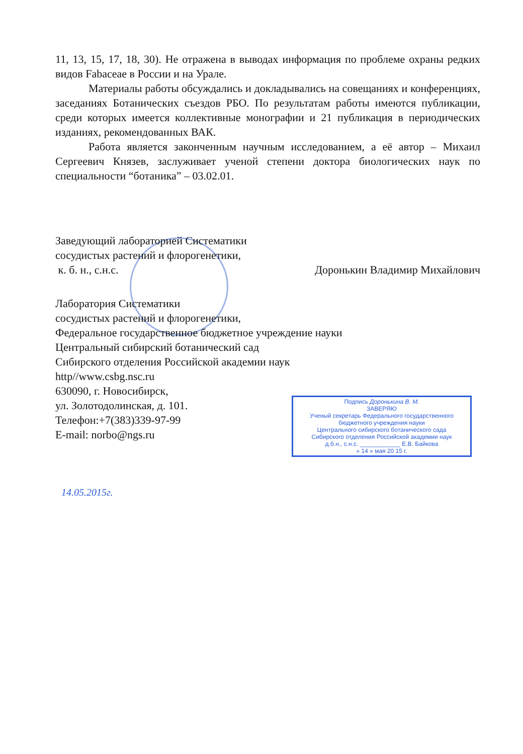11, 13, 15, 17, 18, 30). Не отражена в выводах информация по проблеме охраны редких видов Fabaceae в России и на Урале.
Материалы работы обсуждались и докладывались на совещаниях и конференциях, заседаниях Ботанических съездов РБО. По результатам работы имеются публикации, среди которых имеется коллективные монографии и 21 публикация в периодических изданиях, рекомендованных ВАК.
Работа является законченным научным исследованием, а её автор – Михаил Сергеевич Князев, заслуживает ученой степени доктора биологических наук по специальности “ботаника” – 03.02.01.
Заведующий лабораторией Систематики
сосудистых растений и флорогенетики,
к. б. н., с.н.с. Доронькин Владимир Михайлович
Лаборатория Систематики
сосудистых растений и флорогенетики,
Федеральное государственное бюджетное учреждение науки
Центральный сибирский ботанический сад
Сибирского отделения Российской академии наук
http//www.csbg.nsc.ru
630090, г. Новосибирск,
ул. Золотодолинская, д. 101.
Телефон:+7(383)339-97-99
E-mail: norbo@ngs.ru
Подпись Доронькина В. М.
ЗАВЕРЯЮ
Ученый секретарь Федерального государственного
бюджетного учреждения науки
Центрального сибирского ботанического сада
Сибирского отделения Российской академии наук
д.б.н., с.н.с. ____________ Е.В. Байкова
« 14 » мая 20 15 г.
14.05.2015г.